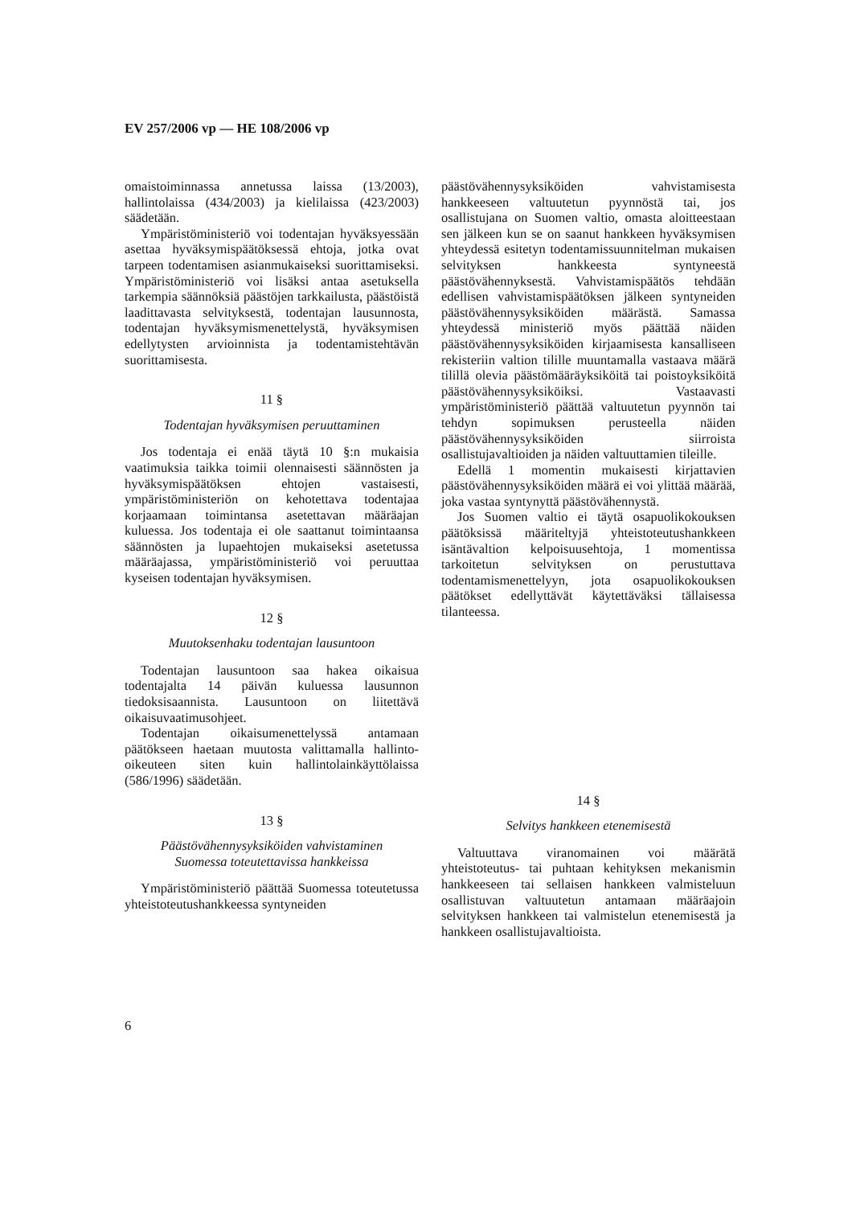EV 257/2006 vp — HE 108/2006 vp
omaistoiminnassa annetussa laissa (13/2003), hallintolaissa (434/2003) ja kielilaissa (423/2003) säädetään.
Ympäristöministeriö voi todentajan hyväksyessään asettaa hyväksymispäätöksessä ehtoja, jotka ovat tarpeen todentamisen asianmukaiseksi suorittamiseksi. Ympäristöministeriö voi lisäksi antaa asetuksella tarkempia säännöksiä päästöjen tarkkailusta, päästöistä laadittavasta selvityksestä, todentajan lausunnosta, todentajan hyväksymismenettelystä, hyväksymisen edellytysten arvioinnista ja todentamistehtävän suorittamisesta.
11 §
Todentajan hyväksymisen peruuttaminen
Jos todentaja ei enää täytä 10 §:n mukaisia vaatimuksia taikka toimii olennaisesti säännösten ja hyväksymispäätöksen ehtojen vastaisesti, ympäristöministeriön on kehotettava todentajaa korjaamaan toimintansa asetettavan määräajan kuluessa. Jos todentaja ei ole saattanut toimintaansa säännösten ja lupaehtojen mukaiseksi asetetussa määräajassa, ympäristöministeriö voi peruuttaa kyseisen todentajan hyväksymisen.
12 §
Muutoksenhaku todentajan lausuntoon
Todentajan lausuntoon saa hakea oikaisua todentajalta 14 päivän kuluessa lausunnon tiedoksisaannista. Lausuntoon on liitettävä oikaisuvaatimusohjeet.
Todentajan oikaisumenettelyssä antamaan päätökseen haetaan muutosta valittamalla hallinto-oikeuteen siten kuin hallintolainkäyttölaissa (586/1996) säädetään.
13 §
Päästövähennysyksiköiden vahvistaminen
Suomessa toteutettavissa hankkeissa
Ympäristöministeriö päättää Suomessa toteutetussa yhteistoteutushankkeessa syntyneiden
päästövähennysyksiköiden vahvistamisesta hankkeeseen valtuutetun pyynnöstä tai, jos osallistujana on Suomen valtio, omasta aloitteestaan sen jälkeen kun se on saanut hankkeen hyväksymisen yhteydessä esitetyn todentamissuunnitelman mukaisen selvityksen hankkeesta syntyneestä päästövähennyksestä. Vahvistamispäätös tehdään edellisen vahvistamispäätöksen jälkeen syntyneiden päästövähennysyksiköiden määrästä. Samassa yhteydessä ministeriö myös päättää näiden päästövähennysyksiköiden kirjaamisesta kansalliseen rekisteriin valtion tilille muuntamalla vastaava määrä tilillä olevia päästömääräyksiköitä tai poistoyksiköitä päästövähennysyksiköiksi. Vastaavasti ympäristöministeriö päättää valtuutetun pyynnön tai tehdyn sopimuksen perusteella näiden päästövähennysyksiköiden siirroista osallistujavaltioiden ja näiden valtuuttamien tileille.
Edellä 1 momentin mukaisesti kirjattavien päästövähennysyksiköiden määrä ei voi ylittää määrää, joka vastaa syntynyttä päästövähennystä.
Jos Suomen valtio ei täytä osapuolikokouksen päätöksissä määriteltyjä yhteistoteutushankkeen isäntävaltion kelpoisuusehtoja, 1 momentissa tarkoitetun selvityksen on perustuttava todentamismenettelyyn, jota osapuolikokouksen päätökset edellyttävät käytettäväksi tällaisessa tilanteessa.
14 §
Selvitys hankkeen etenemisestä
Valtuuttava viranomainen voi määrätä yhteistoteutus- tai puhtaan kehityksen mekanismin hankkeeseen tai sellaisen hankkeen valmisteluun osallistuvan valtuutetun antamaan määräajoin selvityksen hankkeen tai valmistelun etenemisestä ja hankkeen osallistujavaltioista.
6